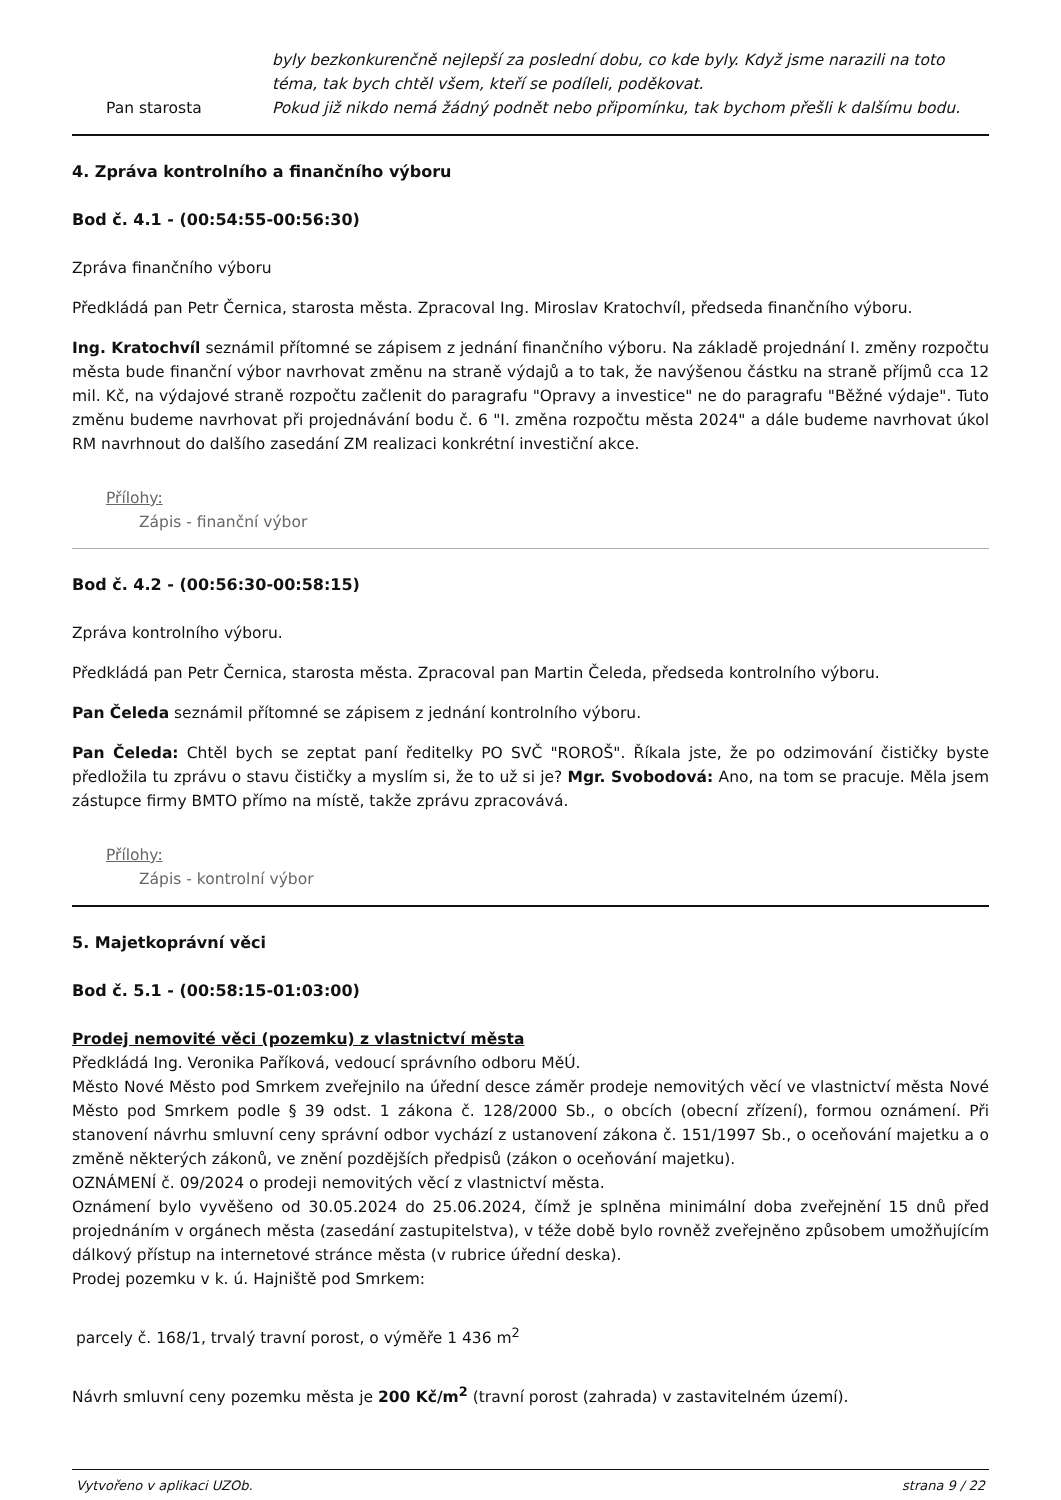byly bezkonkurenčně nejlepší za poslední dobu, co kde byly. Když jsme narazili na toto téma, tak bych chtěl všem, kteří se podíleli, poděkovat.
Pan starosta Pokud již nikdo nemá žádný podnět nebo připomínku, tak bychom přešli k dalšímu bodu.
4. Zpráva kontrolního a finančního výboru
Bod č. 4.1 - (00:54:55-00:56:30)
Zpráva finančního výboru
Předkládá pan Petr Černica, starosta města. Zpracoval Ing. Miroslav Kratochvíl, předseda finančního výboru.
Ing. Kratochvíl seznámil přítomné se zápisem z jednání finančního výboru. Na základě projednání I. změny rozpočtu města bude finanční výbor navrhovat změnu na straně výdajů a to tak, že navýšenou částku na straně příjmů cca 12 mil. Kč, na výdajové straně rozpočtu začlenit do paragrafu "Opravy a investice" ne do paragrafu "Běžné výdaje". Tuto změnu budeme navrhovat při projednávání bodu č. 6 "I. změna rozpočtu města 2024" a dále budeme navrhovat úkol RM navrhnout do dalšího zasedání ZM realizaci konkrétní investiční akce.
Přílohy:
Zápis - finanční výbor
Bod č. 4.2 - (00:56:30-00:58:15)
Zpráva kontrolního výboru.
Předkládá pan Petr Černica, starosta města. Zpracoval pan Martin Čeleda, předseda kontrolního výboru.
Pan Čeleda seznámil přítomné se zápisem z jednání kontrolního výboru.
Pan Čeleda: Chtěl bych se zeptat paní ředitelky PO SVČ "ROROŠ". Říkala jste, že po odzimování čističky byste předložila tu zprávu o stavu čističky a myslím si, že to už si je? Mgr. Svobodová: Ano, na tom se pracuje. Měla jsem zástupce firmy BMTO přímo na místě, takže zprávu zpracovává.
Přílohy:
Zápis - kontrolní výbor
5. Majetkoprávní věci
Bod č. 5.1 - (00:58:15-01:03:00)
Prodej nemovité věci (pozemku) z vlastnictví města
Předkládá Ing. Veronika Paříková, vedoucí správního odboru MěÚ.
Město Nové Město pod Smrkem zveřejnilo na úřední desce záměr prodeje nemovitých věcí ve vlastnictví města Nové Město pod Smrkem podle § 39 odst. 1 zákona č. 128/2000 Sb., o obcích (obecní zřízení), formou oznámení. Při stanovení návrhu smluvní ceny správní odbor vychází z ustanovení zákona č. 151/1997 Sb., o oceňování majetku a o změně některých zákonů, ve znění pozdějších předpisů (zákon o oceňování majetku).
OZNÁMENÍ č. 09/2024 o prodeji nemovitých věcí z vlastnictví města.
Oznámení bylo vyvěšeno od 30.05.2024 do 25.06.2024, čímž je splněna minimální doba zveřejnění 15 dnů před projednáním v orgánech města (zasedání zastupitelstva), v téže době bylo rovněž zveřejněno způsobem umožňujícím dálkový přístup na internetové stránce města (v rubrice úřední deska).
Prodej pozemku v k. ú. Hajniště pod Smrkem:
parcely č. 168/1, trvalý travní porost, o výměře 1 436 m<sup>2</sup>
Návrh smluvní ceny pozemku města je 200 Kč/m<sup>2</sup> (travní porost (zahrada) v zastavitelném území).
Vytvořeno v aplikaci UZOb. strana 9 / 22